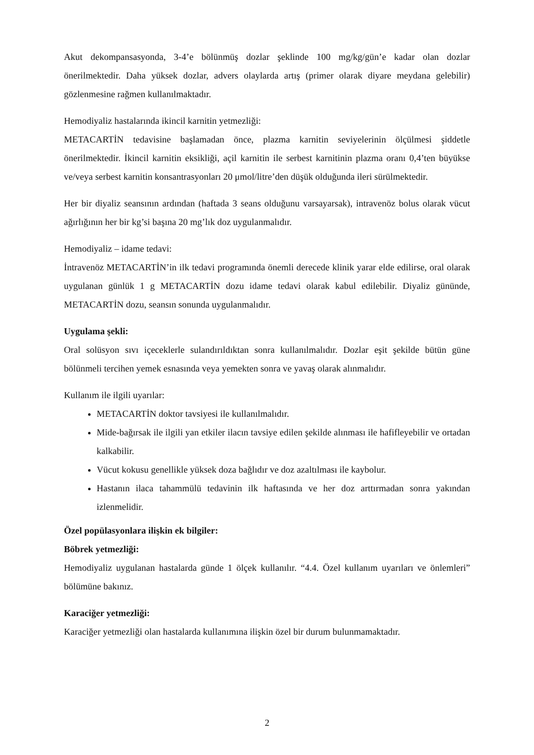Akut dekompansasyonda, 3-4’e bölünmüş dozlar şeklinde 100 mg/kg/gün’e kadar olan dozlar önerilmektedir. Daha yüksek dozlar, advers olaylarda artış (primer olarak diyare meydana gelebilir) gözlenmesine rağmen kullanılmaktadır.
Hemodiyaliz hastalarında ikincil karnitin yetmezliği:
METACARTİN tedavisine başlamadan önce, plazma karnitin seviyelerinin ölçülmesi şiddetle önerilmektedir. İkincil karnitin eksikliği, açil karnitin ile serbest karnitinin plazma oranı 0,4’ten büyükse ve/veya serbest karnitin konsantrasyonları 20 μmol/litre’den düşük olduğunda ileri sürülmektedir.
Her bir diyaliz seansının ardından (haftada 3 seans olduğunu varsayarsak), intravenöz bolus olarak vücut ağırlığının her bir kg’si başına 20 mg’lık doz uygulanmalıdır.
Hemodiyaliz – idame tedavi:
İntravenöz METACARTİN’in ilk tedavi programında önemli derecede klinik yarar elde edilirse, oral olarak uygulanan günlük 1 g METACARTİN dozu idame tedavi olarak kabul edilebilir. Diyaliz gününde, METACARTİN dozu, seansın sonunda uygulanmalıdır.
Uygulama şekli:
Oral solüsyon sıvı içeceklerle sulandırıldıktan sonra kullanılmalıdır. Dozlar eşit şekilde bütün güne bölünmeli tercihen yemek esnasında veya yemekten sonra ve yavaş olarak alınmalıdır.
Kullanım ile ilgili uyarılar:
METACARTİN doktor tavsiyesi ile kullanılmalıdır.
Mide-bağırsak ile ilgili yan etkiler ilacın tavsiye edilen şekilde alınması ile hafifleyebilir ve ortadan kalkabilir.
Vücut kokusu genellikle yüksek doza bağlıdır ve doz azaltılması ile kaybolur.
Hastanın ilaca tahammülü tedavinin ilk haftasında ve her doz arttırmadan sonra yakından izlenmelidir.
Özel popülasyonlara ilişkin ek bilgiler:
Böbrek yetmezliği:
Hemodiyaliz uygulanan hastalarda günde 1 ölçek kullanılır. “4.4. Özel kullanım uyarıları ve önlemleri” bölümüne bakınız.
Karaciğer yetmezliği:
Karaciğer yetmezliği olan hastalarda kullanımına ilişkin özel bir durum bulunmamaktadır.
2